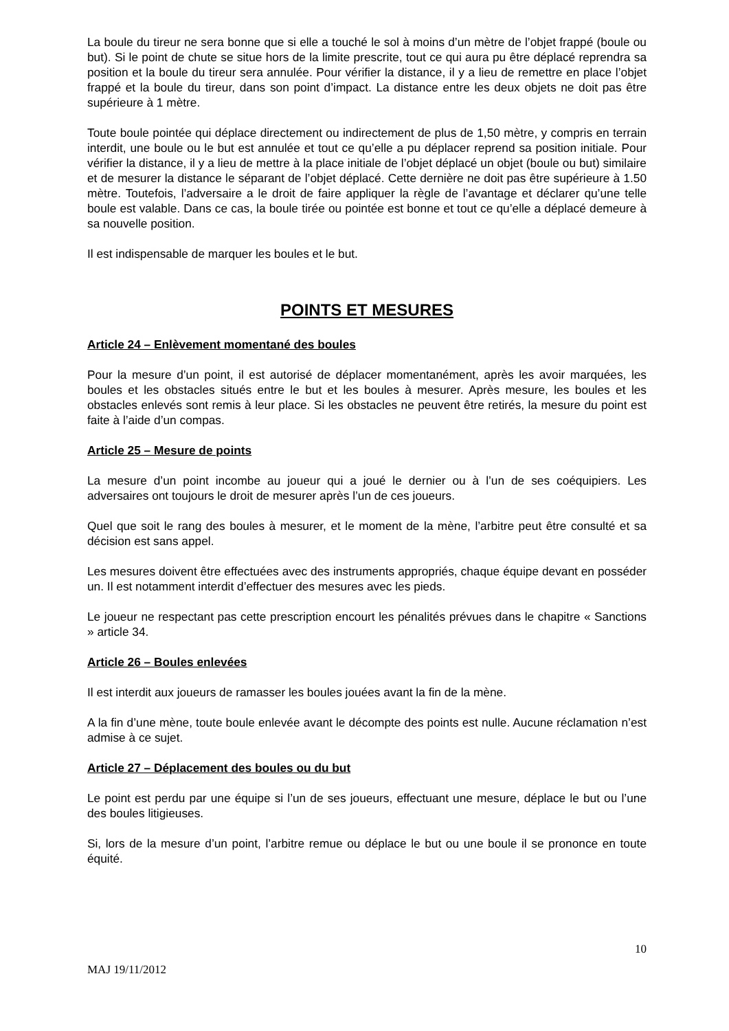La boule du tireur ne sera bonne que si elle a touché le sol à moins d’un mètre de l’objet frappé (boule ou but). Si le point de chute se situe hors de la limite prescrite, tout ce qui aura pu être déplacé reprendra sa position et la boule du tireur sera annulée. Pour vérifier la distance, il y a lieu de remettre en place l’objet frappé et la boule du tireur, dans son point d’impact. La distance entre les deux objets ne doit pas être supérieure à 1 mètre.
Toute boule pointée qui déplace directement ou indirectement de plus de 1,50 mètre, y compris en terrain interdit, une boule ou le but est annulée et tout ce qu’elle a pu déplacer reprend sa position initiale. Pour vérifier la distance, il y a lieu de mettre à la place initiale de l’objet déplacé un objet (boule ou but) similaire et de mesurer la distance le séparant de l’objet déplacé. Cette dernière ne doit pas être supérieure à 1.50 mètre. Toutefois, l’adversaire a le droit de faire appliquer la règle de l’avantage et déclarer qu’une telle boule est valable. Dans ce cas, la boule tirée ou pointée est bonne et tout ce qu’elle a déplacé demeure à sa nouvelle position.
Il est indispensable de marquer les boules et le but.
POINTS ET MESURES
Article 24 – Enlèvement momentané des boules
Pour la mesure d’un point, il est autorisé de déplacer momentanément, après les avoir marquées, les boules et les obstacles situés entre le but et les boules à mesurer. Après mesure, les boules et les obstacles enlevés sont remis à leur place. Si les obstacles ne peuvent être retirés, la mesure du point est faite à l’aide d’un compas.
Article 25 – Mesure de points
La mesure d’un point incombe au joueur qui a joué le dernier ou à l’un de ses coéquipiers. Les adversaires ont toujours le droit de mesurer après l’un de ces joueurs.
Quel que soit le rang des boules à mesurer, et le moment de la mène, l’arbitre peut être consulté et sa décision est sans appel.
Les mesures doivent être effectuées avec des instruments appropriés, chaque équipe devant en posséder un. Il est notamment interdit d’effectuer des mesures avec les pieds.
Le joueur ne respectant pas cette prescription encourt les pénalités prévues dans le chapitre « Sanctions » article 34.
Article 26 – Boules enlevées
Il est interdit aux joueurs de ramasser les boules jouées avant la fin de la mène.
A la fin d’une mène, toute boule enlevée avant le décompte des points est nulle. Aucune réclamation n’est admise à ce sujet.
Article 27 – Déplacement des boules ou du but
Le point est perdu par une équipe si l’un de ses joueurs, effectuant une mesure, déplace le but ou l’une des boules litigieuses.
Si, lors de la mesure d’un point, l’arbitre remue ou déplace le but ou une boule il se prononce en toute équité.
10
MAJ 19/11/2012